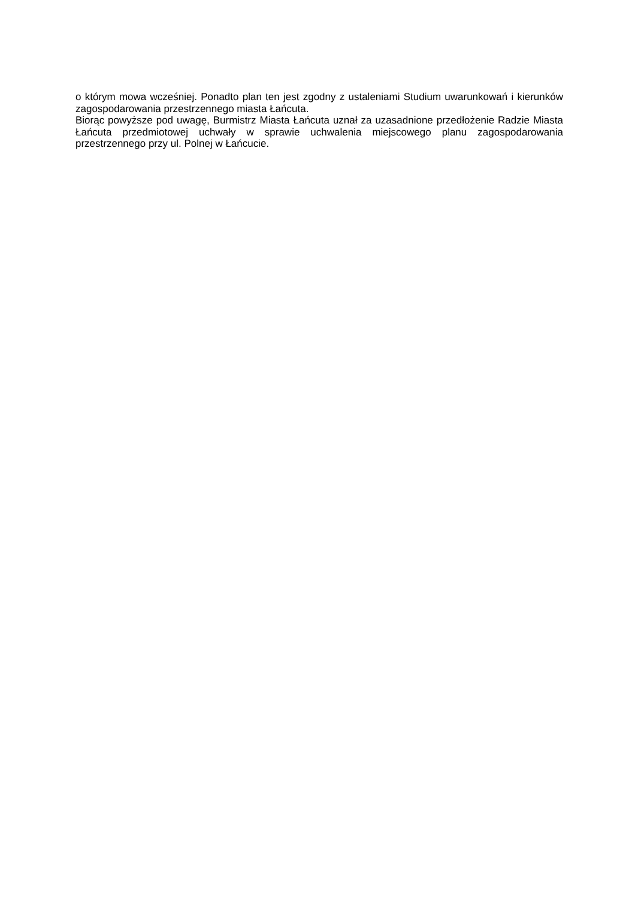o którym mowa wcześniej. Ponadto plan ten jest zgodny z ustaleniami Studium uwarunkowań i kierunków zagospodarowania przestrzennego miasta Łańcuta.
Biorąc powyższe pod uwagę, Burmistrz Miasta Łańcuta uznał za uzasadnione przedłożenie Radzie Miasta Łańcuta przedmiotowej uchwały w sprawie uchwalenia miejscowego planu zagospodarowania przestrzennego przy ul. Polnej w Łańcucie.